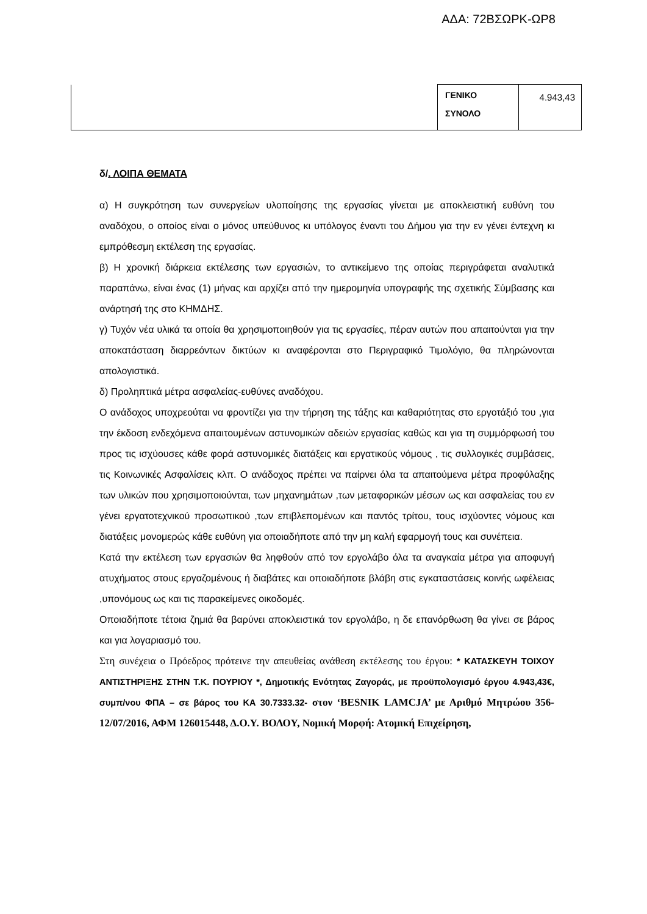ΑΔΑ: 72ΒΣΩΡΚ-ΩΡ8
| | ΓΕΝΙΚΟ ΣΥΝΟΛΟ | 4.943,43 |
δ/. ΛΟΙΠΑ ΘΕΜΑΤΑ
α) Η συγκρότηση των συνεργείων υλοποίησης της εργασίας γίνεται με αποκλειστική ευθύνη του αναδόχου, ο οποίος είναι ο μόνος υπεύθυνος κι υπόλογος έναντι του Δήμου για την εν γένει έντεχνη κι εμπρόθεσμη εκτέλεση της εργασίας.
β) Η χρονική διάρκεια εκτέλεσης των εργασιών, το αντικείμενο της οποίας περιγράφεται αναλυτικά παραπάνω, είναι ένας (1) μήνας και αρχίζει από την ημερομηνία υπογραφής της σχετικής Σύμβασης και ανάρτησή της στο ΚΗΜΔΗΣ.
γ) Τυχόν νέα υλικά τα οποία θα χρησιμοποιηθούν για τις εργασίες, πέραν αυτών που απαιτούνται για την αποκατάσταση διαρρεόντων δικτύων κι αναφέρονται στο Περιγραφικό Τιμολόγιο, θα πληρώνονται απολογιστικά.
δ) Προληπτικά μέτρα ασφαλείας-ευθύνες αναδόχου.
Ο ανάδοχος υποχρεούται να φροντίζει για την τήρηση της τάξης και καθαριότητας στο εργοτάξιό του ,για την έκδοση ενδεχόμενα απαιτουμένων αστυνομικών αδειών εργασίας καθώς και για τη συμμόρφωσή του προς τις ισχύουσες κάθε φορά αστυνομικές διατάξεις και εργατικούς νόμους , τις συλλογικές συμβάσεις, τις Κοινωνικές Ασφαλίσεις κλπ. Ο ανάδοχος πρέπει να παίρνει όλα τα απαιτούμενα μέτρα προφύλαξης των υλικών που χρησιμοποιούνται, των μηχανημάτων ,των μεταφορικών μέσων ως και ασφαλείας του εν γένει εργατοτεχνικού προσωπικού ,των επιβλεπομένων και παντός τρίτου, τους ισχύοντες νόμους και διατάξεις μονομερώς κάθε ευθύνη για οποιαδήποτε από την μη καλή εφαρμογή τους και συνέπεια.
Κατά την εκτέλεση των εργασιών θα ληφθούν από τον εργολάβο όλα τα αναγκαία μέτρα για αποφυγή ατυχήματος στους εργαζομένους ή διαβάτες και οποιαδήποτε βλάβη στις εγκαταστάσεις κοινής ωφέλειας ,υπονόμους ως και τις παρακείμενες οικοδομές.
Οποιαδήποτε τέτοια ζημιά θα βαρύνει αποκλειστικά τον εργολάβο, η δε επανόρθωση θα γίνει σε βάρος και για λογαριασμό του.
Στη συνέχεια ο Πρόεδρος πρότεινε την απευθείας ανάθεση εκτέλεσης του έργου: * ΚΑΤΑΣΚΕΥΗ ΤΟΙΧΟΥ ΑΝΤΙΣΤΗΡΙΞΗΣ ΣΤΗΝ Τ.Κ. ΠΟΥΡΙΟΥ *, Δημοτικής Ενότητας Ζαγοράς, με προϋπολογισμό έργου 4.943,43€, συμπ/νου ΦΠΑ – σε βάρος του ΚΑ 30.7333.32- στον ‘BESNIK LAMCJA’ με Αριθμό Μητρώου 356-12/07/2016, ΑΦΜ 126015448, Δ.Ο.Υ. ΒΟΛΟΥ, Νομική Μορφή: Ατομική Επιχείρηση,